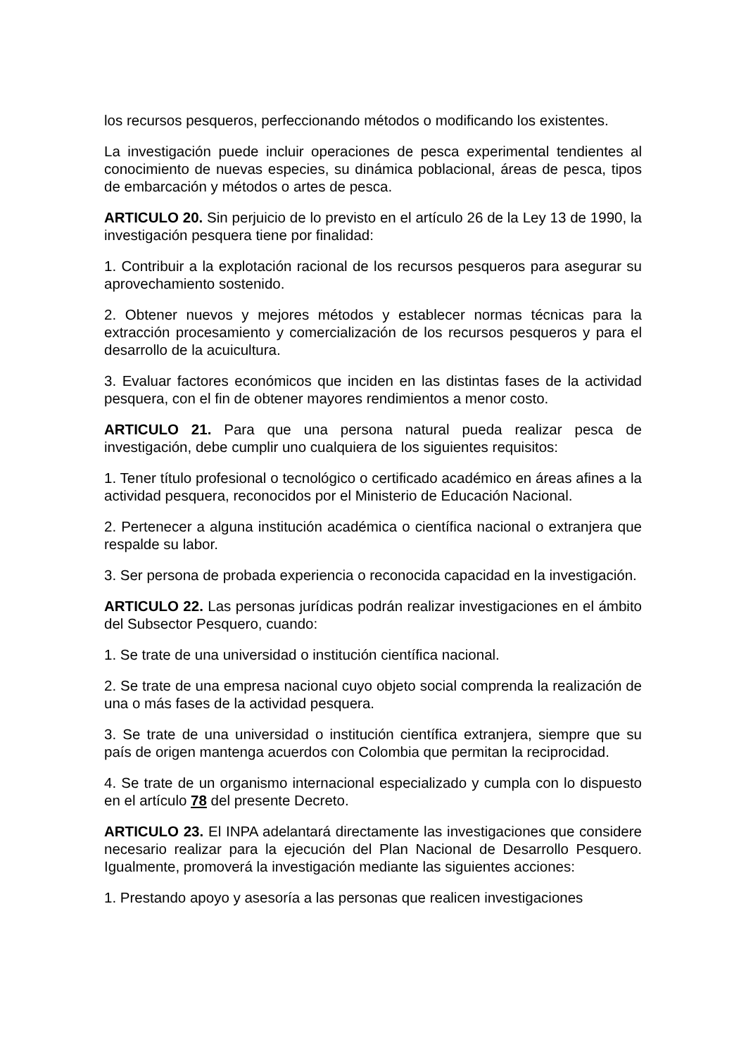los recursos pesqueros, perfeccionando métodos o modificando los existentes.
La investigación puede incluir operaciones de pesca experimental tendientes al conocimiento de nuevas especies, su dinámica poblacional, áreas de pesca, tipos de embarcación y métodos o artes de pesca.
ARTICULO 20. Sin perjuicio de lo previsto en el artículo 26 de la Ley 13 de 1990, la investigación pesquera tiene por finalidad:
1. Contribuir a la explotación racional de los recursos pesqueros para asegurar su aprovechamiento sostenido.
2. Obtener nuevos y mejores métodos y establecer normas técnicas para la extracción procesamiento y comercialización de los recursos pesqueros y para el desarrollo de la acuicultura.
3. Evaluar factores económicos que inciden en las distintas fases de la actividad pesquera, con el fin de obtener mayores rendimientos a menor costo.
ARTICULO 21. Para que una persona natural pueda realizar pesca de investigación, debe cumplir uno cualquiera de los siguientes requisitos:
1. Tener título profesional o tecnológico o certificado académico en áreas afines a la actividad pesquera, reconocidos por el Ministerio de Educación Nacional.
2. Pertenecer a alguna institución académica o científica nacional o extranjera que respalde su labor.
3. Ser persona de probada experiencia o reconocida capacidad en la investigación.
ARTICULO 22. Las personas jurídicas podrán realizar investigaciones en el ámbito del Subsector Pesquero, cuando:
1. Se trate de una universidad o institución científica nacional.
2. Se trate de una empresa nacional cuyo objeto social comprenda la realización de una o más fases de la actividad pesquera.
3. Se trate de una universidad o institución científica extranjera, siempre que su país de origen mantenga acuerdos con Colombia que permitan la reciprocidad.
4. Se trate de un organismo internacional especializado y cumpla con lo dispuesto en el artículo 78 del presente Decreto.
ARTICULO 23. El INPA adelantará directamente las investigaciones que considere necesario realizar para la ejecución del Plan Nacional de Desarrollo Pesquero. Igualmente, promoverá la investigación mediante las siguientes acciones:
1. Prestando apoyo y asesoría a las personas que realicen investigaciones